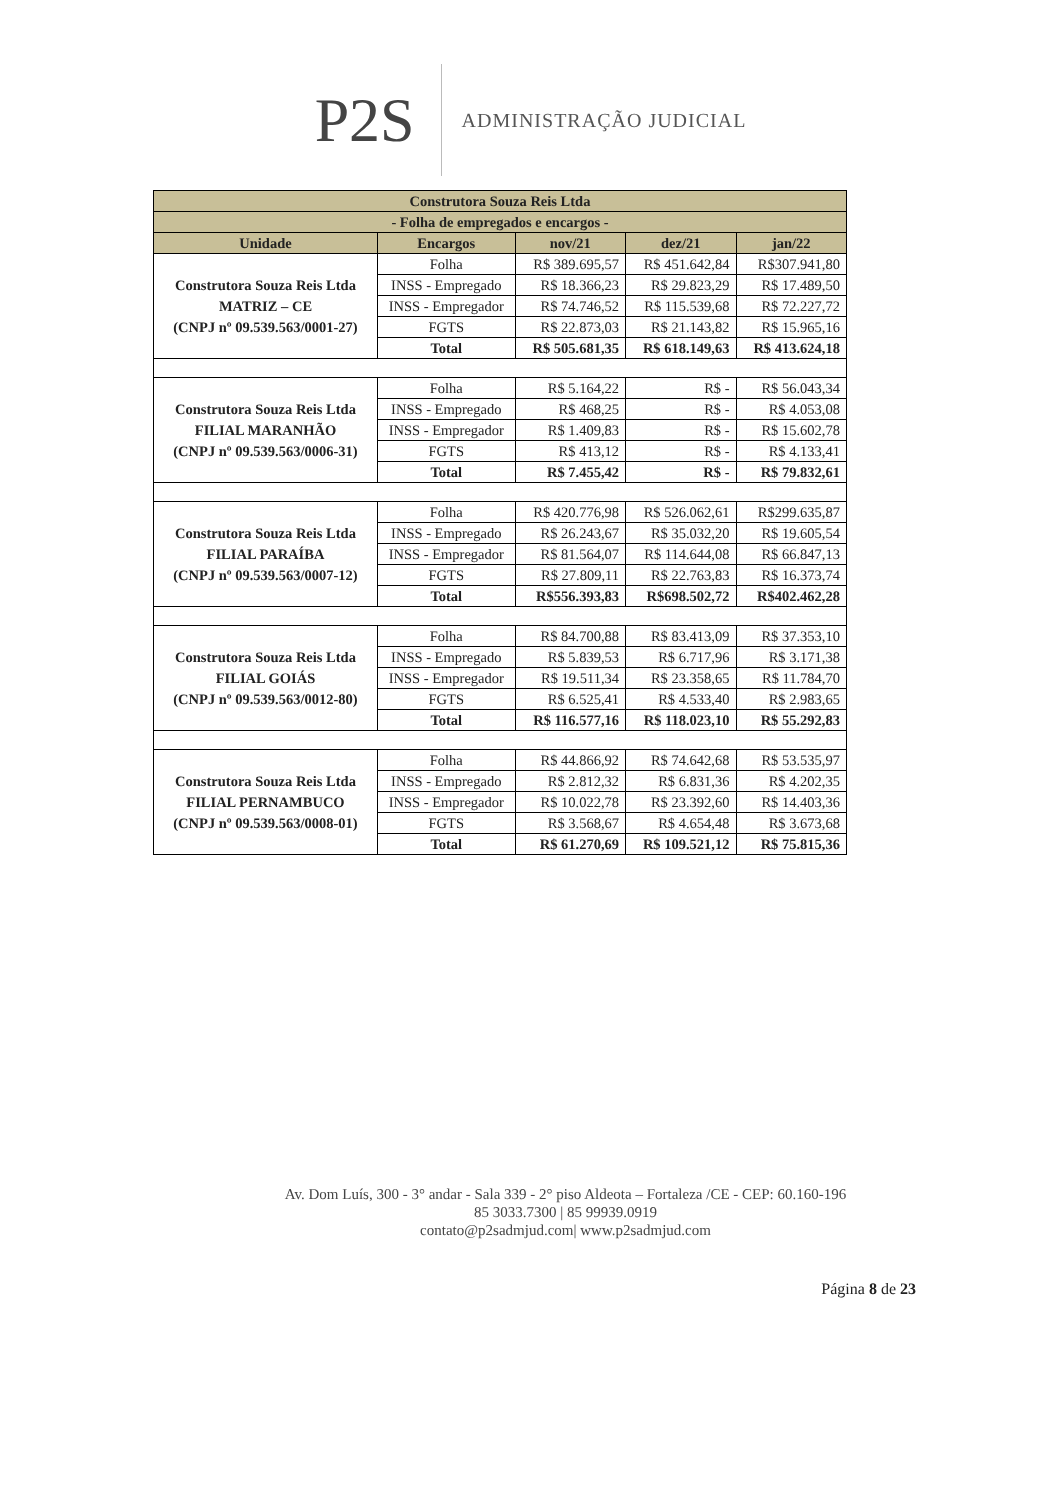P2S
ADMINISTRAÇÃO JUDICIAL
| Construtora Souza Reis Ltda | | | | |
| --- | --- | --- | --- | --- |
| - Folha de empregados e encargos - | | | | |
| Unidade | Encargos | nov/21 | dez/21 | jan/22 |
| Construtora Souza Reis Ltda MATRIZ – CE (CNPJ nº 09.539.563/0001-27) | Folha | R$ 389.695,57 | R$ 451.642,84 | R$307.941,80 |
| | INSS - Empregado | R$ 18.366,23 | R$ 29.823,29 | R$ 17.489,50 |
| | INSS - Empregador | R$ 74.746,52 | R$ 115.539,68 | R$ 72.227,72 |
| | FGTS | R$ 22.873,03 | R$ 21.143,82 | R$ 15.965,16 |
| | Total | R$ 505.681,35 | R$ 618.149,63 | R$ 413.624,18 |
| Construtora Souza Reis Ltda FILIAL MARANHÃO (CNPJ nº 09.539.563/0006-31) | Folha | R$ 5.164,22 | R$ - | R$ 56.043,34 |
| | INSS - Empregado | R$ 468,25 | R$ - | R$ 4.053,08 |
| | INSS - Empregador | R$ 1.409,83 | R$ - | R$ 15.602,78 |
| | FGTS | R$ 413,12 | R$ - | R$ 4.133,41 |
| | Total | R$ 7.455,42 | R$ - | R$ 79.832,61 |
| Construtora Souza Reis Ltda FILIAL PARAÍBA (CNPJ nº 09.539.563/0007-12) | Folha | R$ 420.776,98 | R$ 526.062,61 | R$299.635,87 |
| | INSS - Empregado | R$ 26.243,67 | R$ 35.032,20 | R$ 19.605,54 |
| | INSS - Empregador | R$ 81.564,07 | R$ 114.644,08 | R$ 66.847,13 |
| | FGTS | R$ 27.809,11 | R$ 22.763,83 | R$ 16.373,74 |
| | Total | R$556.393,83 | R$698.502,72 | R$402.462,28 |
| Construtora Souza Reis Ltda FILIAL GOIÁS (CNPJ nº 09.539.563/0012-80) | Folha | R$ 84.700,88 | R$ 83.413,09 | R$ 37.353,10 |
| | INSS - Empregado | R$ 5.839,53 | R$ 6.717,96 | R$ 3.171,38 |
| | INSS - Empregador | R$ 19.511,34 | R$ 23.358,65 | R$ 11.784,70 |
| | FGTS | R$ 6.525,41 | R$ 4.533,40 | R$ 2.983,65 |
| | Total | R$ 116.577,16 | R$ 118.023,10 | R$ 55.292,83 |
| Construtora Souza Reis Ltda FILIAL PERNAMBUCO (CNPJ nº 09.539.563/0008-01) | Folha | R$ 44.866,92 | R$ 74.642,68 | R$ 53.535,97 |
| | INSS - Empregado | R$ 2.812,32 | R$ 6.831,36 | R$ 4.202,35 |
| | INSS - Empregador | R$ 10.022,78 | R$ 23.392,60 | R$ 14.403,36 |
| | FGTS | R$ 3.568,67 | R$ 4.654,48 | R$ 3.673,68 |
| | Total | R$ 61.270,69 | R$ 109.521,12 | R$ 75.815,36 |
Av. Dom Luís, 300 - 3° andar - Sala 339 - 2° piso Aldeota – Fortaleza /CE - CEP: 60.160-196
85 3033.7300 | 85 99939.0919
contato@p2sadmjud.com| www.p2sadmjud.com
Página 8 de 23